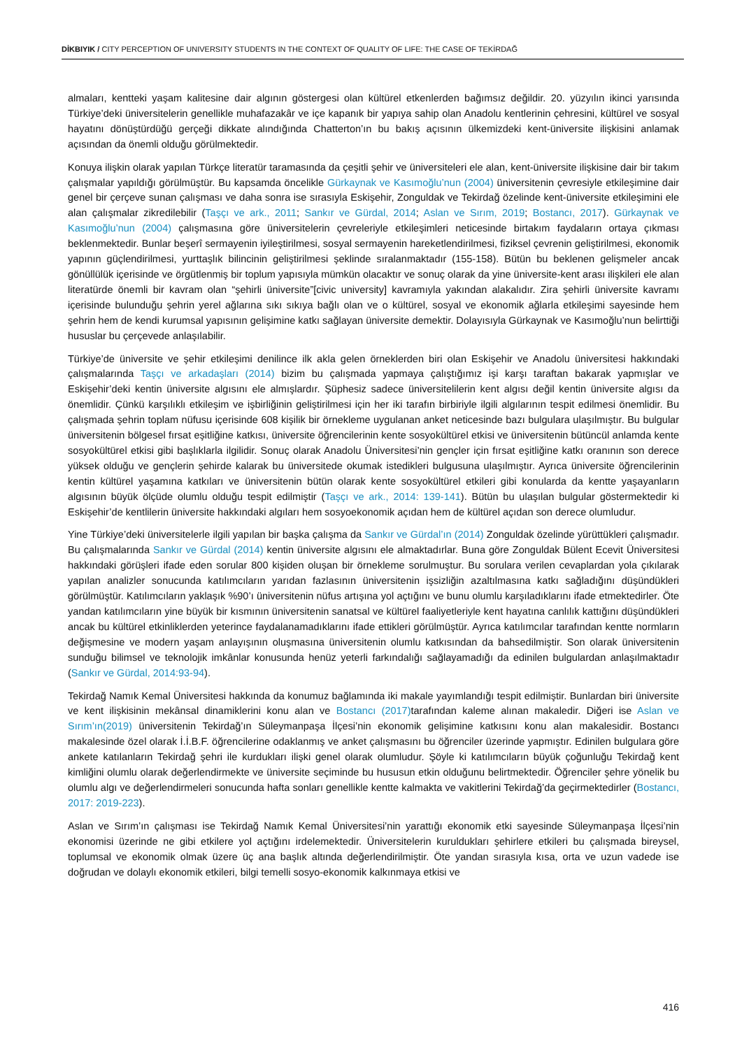DİKBIYIK / CITY PERCEPTION OF UNIVERSITY STUDENTS IN THE CONTEXT OF QUALITY OF LIFE: THE CASE OF TEKİRDAĞ
almaları, kentteki yaşam kalitesine dair algının göstergesi olan kültürel etkenlerden bağımsız değildir. 20. yüzyılın ikinci yarısında Türkiye’deki üniversitelerin genellikle muhafazakâr ve içe kapanık bir yapıya sahip olan Anadolu kentlerinin çehresini, kültürel ve sosyal hayatını dönüştürdüğü gerçeği dikkate alındığında Chatterton’ın bu bakış açısının ülkemizdeki kent-üniversite ilişkisini anlamak açısından da önemli olduğu görülmektedir.
Konuya ilişkin olarak yapılan Türkçe literatür taramasında da çeşitli şehir ve üniversiteleri ele alan, kent-üniversite ilişkisine dair bir takım çalışmalar yapıldığı görülmüştür. Bu kapsamda öncelikle Gürkaynak ve Kasımoğlu’nun (2004) üniversitenin çevresiyle etkileşimine dair genel bir çerçeve sunan çalışması ve daha sonra ise sırasıyla Eskişehir, Zonguldak ve Tekirdağ özelinde kent-üniversite etkileşimini ele alan çalışmalar zikredilebilir (Taşçı ve ark., 2011; Sankır ve Gürdal, 2014; Aslan ve Sırım, 2019; Bostancı, 2017). Gürkaynak ve Kasımoğlu’nun (2004) çalışmasına göre üniversitelerin çevreleriyle etkileşimleri neticesinde birtakım faydaların ortaya çıkması beklenmektedir. Bunlar beşerî sermayenin iyileştirilmesi, sosyal sermayenin hareketlendirilmesi, fiziksel çevrenin geliştirilmesi, ekonomik yapının güçlendirilmesi, yurttaşlık bilincinin geliştirilmesi şeklinde sıralanmaktadır (155-158). Bütün bu beklenen gelişmeler ancak gönüllülük içerisinde ve örgütlenmiş bir toplum yapısıyla mümkün olacaktır ve sonuç olarak da yine üniversite-kent arası ilişkileri ele alan literatürde önemli bir kavram olan “şehirli üniversite”[civic university] kavramıyla yakından alakalıdır. Zira şehirli üniversite kavramı içerisinde bulunduğu şehrin yerel ağlarına sıkı sıkıya bağlı olan ve o kültürel, sosyal ve ekonomik ağlarla etkileşimi sayesinde hem şehrin hem de kendi kurumsal yapısının gelişimine katkı sağlayan üniversite demektir. Dolayısıyla Gürkaynak ve Kasımoğlu’nun belirttiği hususlar bu çerçevede anlaşılabilir.
Türkiye’de üniversite ve şehir etkileşimi denilince ilk akla gelen örneklerden biri olan Eskişehir ve Anadolu üniversitesi hakkındaki çalışmalarında Taşçı ve arkadaşları (2014) bizim bu çalışmada yapmaya çalıştığımız işi karşı taraftan bakarak yapmışlar ve Eskişehir’deki kentin üniversite algısını ele almışlardır. Şüphesiz sadece üniversitelilerin kent algısı değil kentin üniversite algısı da önemlidir. Çünkü karşılıklı etkileşim ve işbirliğinin geliştirilmesi için her iki tarafın birbiriyle ilgili algılarının tespit edilmesi önemlidir. Bu çalışmada şehrin toplam nüfusu içerisinde 608 kişilik bir örnekleme uygulanan anket neticesinde bazı bulgulara ulaşılmıştır. Bu bulgular üniversitenin bölgesel fırsat eşitliğine katkısı, üniversite öğrencilerinin kente sosyokültürel etkisi ve üniversitenin bütüncül anlamda kente sosyokültürel etkisi gibi başlıklarla ilgilidir. Sonuç olarak Anadolu Üniversitesi’nin gençler için fırsat eşitliğine katkı oranının son derece yüksek olduğu ve gençlerin şehirde kalarak bu üniversitede okumak istedikleri bulgusuna ulaşılmıştır. Ayrıca üniversite öğrencilerinin kentin kültürel yaşamına katkıları ve üniversitenin bütün olarak kente sosyokültürel etkileri gibi konularda da kentte yaşayanların algısının büyük ölçüde olumlu olduğu tespit edilmiştir (Taşçı ve ark., 2014: 139-141). Bütün bu ulaşılan bulgular göstermektedir ki Eskişehir’de kentlilerin üniversite hakkındaki algıları hem sosyoekonomik açıdan hem de kültürel açıdan son derece olumludur.
Yine Türkiye’deki üniversitelerle ilgili yapılan bir başka çalışma da Sankır ve Gürdal’ın (2014) Zonguldak özelinde yürüttükleri çalışmadır. Bu çalışmalarında Sankır ve Gürdal (2014) kentin üniversite algısını ele almaktadırlar. Buna göre Zonguldak Bülent Ecevit Üniversitesi hakkındaki görüşleri ifade eden sorular 800 kişiden oluşan bir örnekleme sorulmuştur. Bu sorulara verilen cevaplardan yola çıkılarak yapılan analizler sonucunda katılımcıların yarıdan fazlasının üniversitenin işsizliğin azaltılmasına katkı sağladığını düşündükleri görülmüştür. Katılımcıların yaklaşık %90’ı üniversitenin nüfus artışına yol açtığını ve bunu olumlu karşıladıklarını ifade etmektedirler. Öte yandan katılımcıların yine büyük bir kısmının üniversitenin sanatsal ve kültürel faaliyetleriyle kent hayatına canlılık kattığını düşündükleri ancak bu kültürel etkinliklerden yeterince faydalanamadıklarını ifade ettikleri görülmüştür. Ayrıca katılımcılar tarafından kentte normların değişmesine ve modern yaşam anlayışının oluşmasına üniversitenin olumlu katkısından da bahsedilmiştir. Son olarak üniversitenin sunduğu bilimsel ve teknolojik imkânlar konusunda henüz yeterli farkındalığı sağlayamadığı da edinilen bulgulardan anlaşılmaktadır (Sankır ve Gürdal, 2014:93-94).
Tekirdağ Namık Kemal Üniversitesi hakkında da konumuz bağlamında iki makale yayımlandığı tespit edilmiştir. Bunlardan biri üniversite ve kent ilişkisinin mekânsal dinamiklerini konu alan ve Bostancı (2017) tarafından kaleme alınan makaledir. Diğeri ise Aslan ve Sırım’ın(2019) üniversitenin Tekirdağ’ın Süleymanpaşa İlçesi’nin ekonomik gelişimine katkısını konu alan makalesidir. Bostancı makalesinde özel olarak İ.İ.B.F. öğrencilerine odaklanmış ve anket çalışmasını bu öğrenciler üzerinde yapmıştır. Edinilen bulgulara göre ankete katılanların Tekirdağ şehri ile kurdukları ilişki genel olarak olumludur. Şöyle ki katılımcıların büyük çoğunluğu Tekirdağ kent kimliğini olumlu olarak değerlendirmekte ve üniversite seçiminde bu hususun etkin olduğunu belirtmektedir. Öğrenciler şehre yönelik bu olumlu algı ve değerlendirmeleri sonucunda hafta sonları genellikle kentte kalmakta ve vakitlerini Tekirdağ’da geçirmektedirler (Bostancı, 2017: 2019-223).
Aslan ve Sırım’ın çalışması ise Tekirdağ Namık Kemal Üniversitesi’nin yarattığı ekonomik etki sayesinde Süleymanpaşa İlçesi’nin ekonomisi üzerinde ne gibi etkilere yol açtığını irdelemektedir. Üniversitelerin kuruldukları şehirlere etkileri bu çalışmada bireysel, toplumsal ve ekonomik olmak üzere üç ana başlık altında değerlendirilmiştir. Öte yandan sırasıyla kısa, orta ve uzun vadede ise doğrudan ve dolaylı ekonomik etkileri, bilgi temelli sosyo-ekonomik kalkınmaya etkisi ve
416